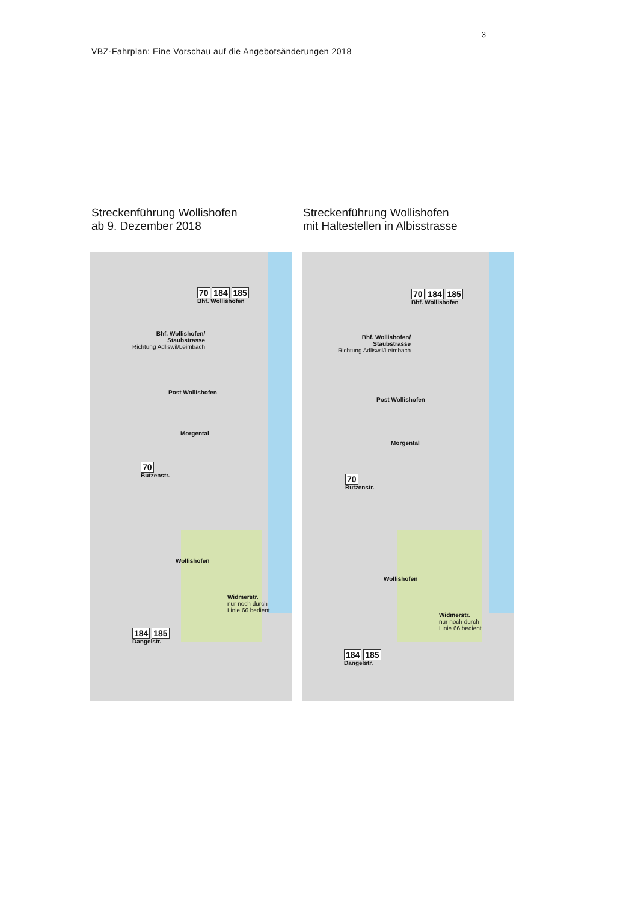3
VBZ-Fahrplan: Eine Vorschau auf die Angebotsänderungen 2018
Streckenführung Wollishofen
ab 9. Dezember 2018
70 184 185
Bhf. Wollishofen
Bhf. Wollishofen/
Staubstrasse
Richtung Adliswil/Leimbach
Post Wollishofen
Morgental
70
Butzenstr.
Wollishofen
Widmerstr.
nur noch durch
Linie 66 bedient
184 185
Dangelstr.
Streckenführung Wollishofen
mit Haltestellen in Albisstrasse
70 184 185
Bhf. Wollishofen
Bhf. Wollishofen/
Staubstrasse
Richtung Adliswil/Leimbach
Post Wollishofen
Morgental
70
Butzenstr.
Wollishofen
Widmerstr.
nur noch durch
Linie 66 bedient
184 185
Dangelstr.